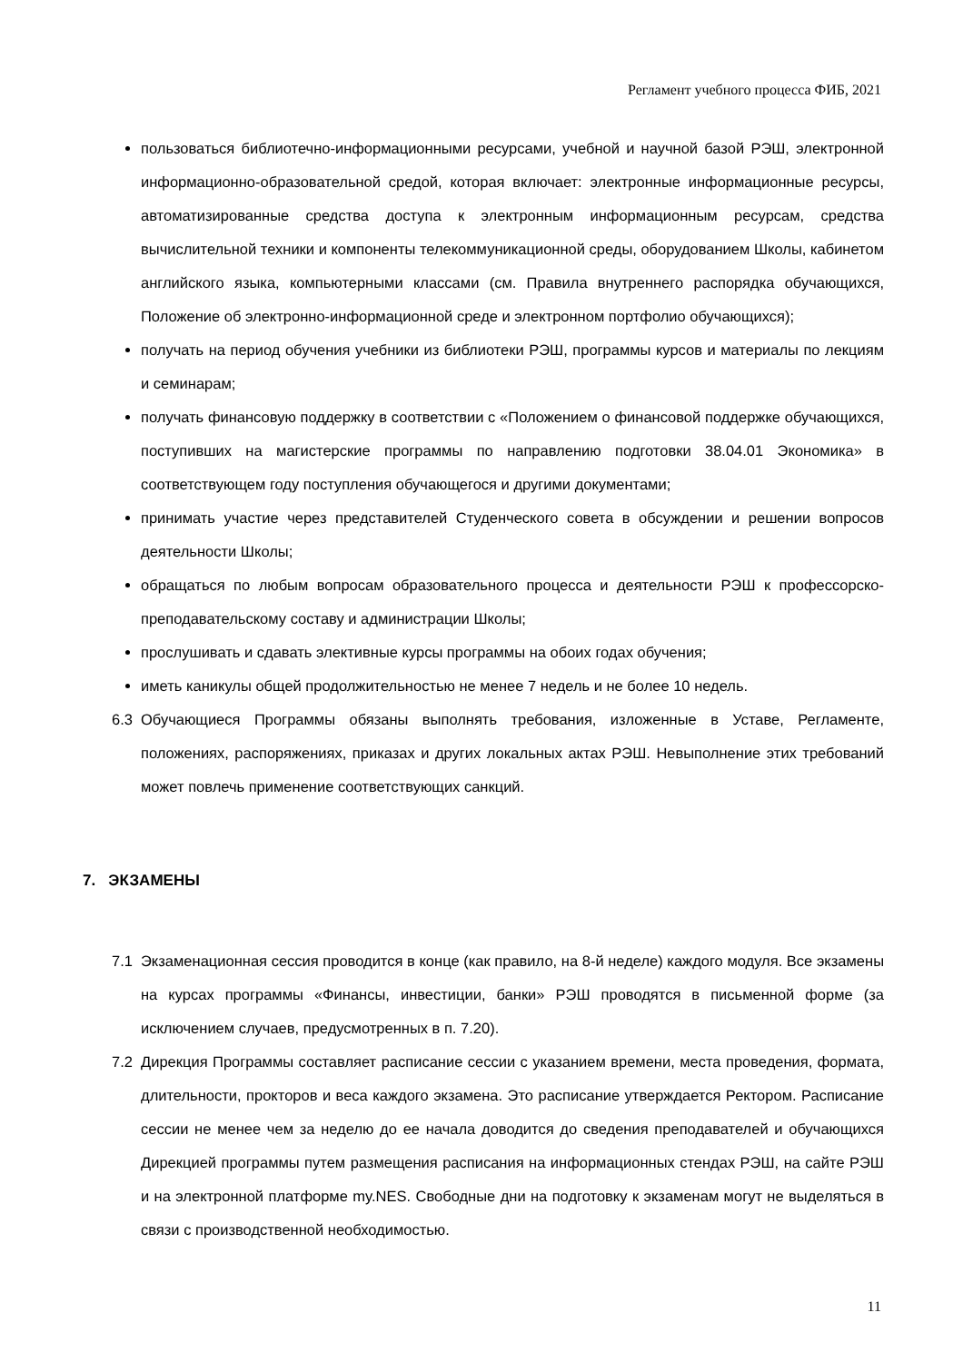Регламент учебного процесса ФИБ, 2021
пользоваться библиотечно-информационными ресурсами, учебной и научной базой РЭШ, электронной информационно-образовательной средой, которая включает: электронные информационные ресурсы, автоматизированные средства доступа к электронным информационным ресурсам, средства вычислительной техники и компоненты телекоммуникационной среды, оборудованием Школы, кабинетом английского языка, компьютерными классами (см. Правила внутреннего распорядка обучающихся, Положение об электронно-информационной среде и электронном портфолио обучающихся);
получать на период обучения учебники из библиотеки РЭШ, программы курсов и материалы по лекциям и семинарам;
получать финансовую поддержку в соответствии с «Положением о финансовой поддержке обучающихся, поступивших на магистерские программы по направлению подготовки 38.04.01 Экономика» в соответствующем году поступления обучающегося и другими документами;
принимать участие через представителей Студенческого совета в обсуждении и решении вопросов деятельности Школы;
обращаться по любым вопросам образовательного процесса и деятельности РЭШ к профессорско-преподавательскому составу и администрации Школы;
прослушивать и сдавать элективные курсы программы на обоих годах обучения;
иметь каникулы общей продолжительностью не менее 7 недель и не более 10 недель.
6.3 Обучающиеся Программы обязаны выполнять требования, изложенные в Уставе, Регламенте, положениях, распоряжениях, приказах и других локальных актах РЭШ. Невыполнение этих требований может повлечь применение соответствующих санкций.
7. ЭКЗАМЕНЫ
7.1 Экзаменационная сессия проводится в конце (как правило, на 8-й неделе) каждого модуля. Все экзамены на курсах программы «Финансы, инвестиции, банки» РЭШ проводятся в письменной форме (за исключением случаев, предусмотренных в п. 7.20).
7.2 Дирекция Программы составляет расписание сессии с указанием времени, места проведения, формата, длительности, прокторов и веса каждого экзамена. Это расписание утверждается Ректором. Расписание сессии не менее чем за неделю до ее начала доводится до сведения преподавателей и обучающихся Дирекцией программы путем размещения расписания на информационных стендах РЭШ, на сайте РЭШ и на электронной платформе my.NES. Свободные дни на подготовку к экзаменам могут не выделяться в связи с производственной необходимостью.
11